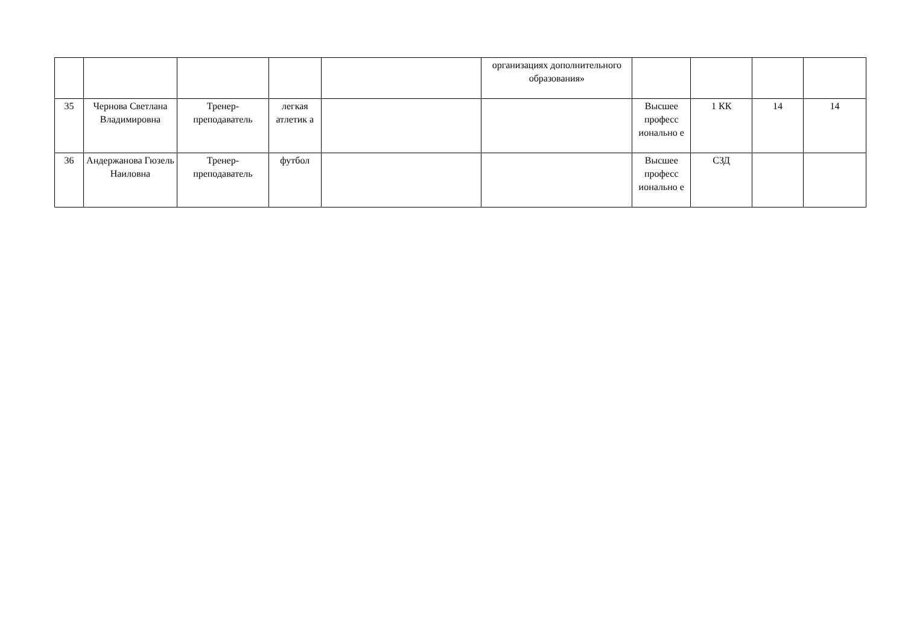| | | | | | организациях дополнительного образования» | | | | |
| 35 | Чернова Светлана Владимировна | Тренер-преподаватель | легкая атлетик а | | | Высшее професс ионально е | 1 КК | 14 | 14 |
| 36 | Андержанова Гюзель Наиловна | Тренер-преподаватель | футбол | | | Высшее професс ионально е | СЗД | | |